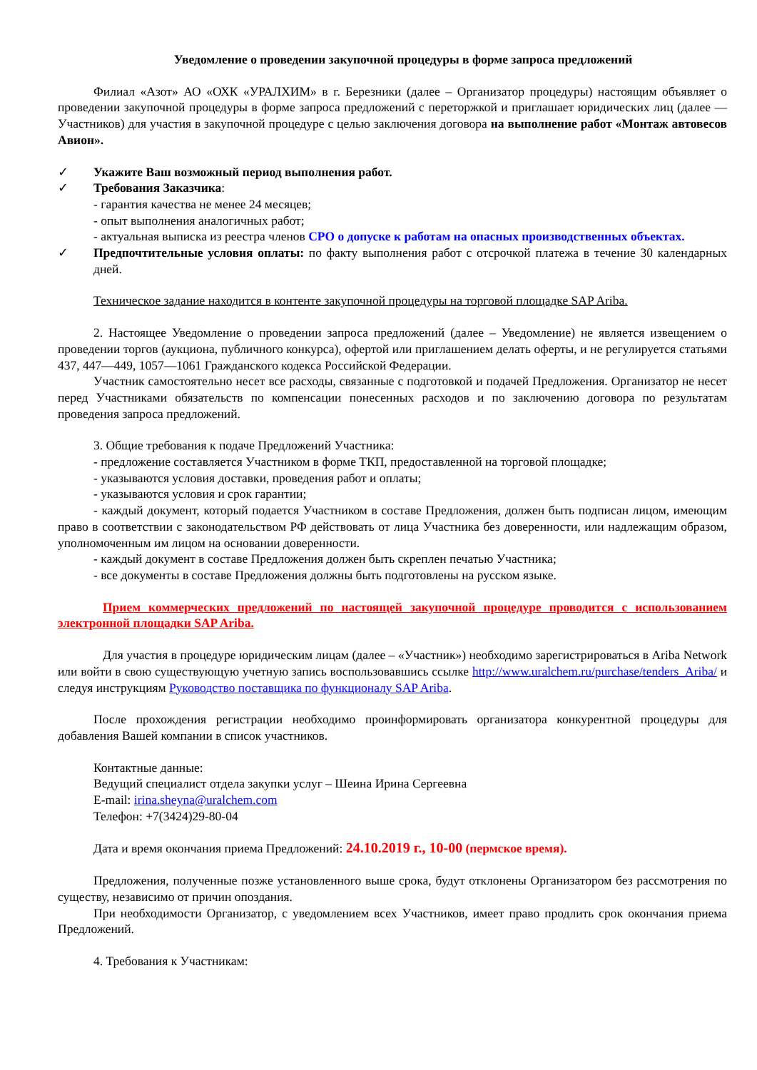Уведомление о проведении закупочной процедуры в форме запроса предложений
Филиал «Азот» АО «ОХК «УРАЛХИМ» в г. Березники (далее – Организатор процедуры) настоящим объявляет о проведении закупочной процедуры в форме запроса предложений с переторжкой и приглашает юридических лиц (далее — Участников) для участия в закупочной процедуре с целью заключения договора на выполнение работ «Монтаж автовесов Авион».
✓ Укажите Ваш возможный период выполнения работ.
✓ Требования Заказчика:
- гарантия качества не менее 24 месяцев;
- опыт выполнения аналогичных работ;
- актуальная выписка из реестра членов СРО о допуске к работам на опасных производственных объектах.
✓ Предпочтительные условия оплаты: по факту выполнения работ с отсрочкой платежа в течение 30 календарных дней.
Техническое задание находится в контенте закупочной процедуры на торговой площадке SAP Ariba.
2. Настоящее Уведомление о проведении запроса предложений (далее – Уведомление) не является извещением о проведении торгов (аукциона, публичного конкурса), офертой или приглашением делать оферты, и не регулируется статьями 437, 447—449, 1057—1061 Гражданского кодекса Российской Федерации.
Участник самостоятельно несет все расходы, связанные с подготовкой и подачей Предложения. Организатор не несет перед Участниками обязательств по компенсации понесенных расходов и по заключению договора по результатам проведения запроса предложений.
3. Общие требования к подаче Предложений Участника:
- предложение составляется Участником в форме ТКП, предоставленной на торговой площадке;
- указываются условия доставки, проведения работ и оплаты;
- указываются условия и срок гарантии;
- каждый документ, который подается Участником в составе Предложения, должен быть подписан лицом, имеющим право в соответствии с законодательством РФ действовать от лица Участника без доверенности, или надлежащим образом, уполномоченным им лицом на основании доверенности.
- каждый документ в составе Предложения должен быть скреплен печатью Участника;
- все документы в составе Предложения должны быть подготовлены на русском языке.
Прием коммерческих предложений по настоящей закупочной процедуре проводится с использованием электронной площадки SAP Ariba.
Для участия в процедуре юридическим лицам (далее – «Участник») необходимо зарегистрироваться в Ariba Network или войти в свою существующую учетную запись воспользовавшись ссылке http://www.uralchem.ru/purchase/tenders_Ariba/ и следуя инструкциям Руководство поставщика по функционалу SAP Ariba.
После прохождения регистрации необходимо проинформировать организатора конкурентной процедуры для добавления Вашей компании в список участников.
Контактные данные:
Ведущий специалист отдела закупки услуг – Шеина Ирина Сергеевна
E-mail: irina.sheyna@uralchem.com
Телефон: +7(3424)29-80-04
Дата и время окончания приема Предложений: 24.10.2019 г., 10-00 (пермское время).
Предложения, полученные позже установленного выше срока, будут отклонены Организатором без рассмотрения по существу, независимо от причин опоздания.
При необходимости Организатор, с уведомлением всех Участников, имеет право продлить срок окончания приема Предложений.
4. Требования к Участникам: